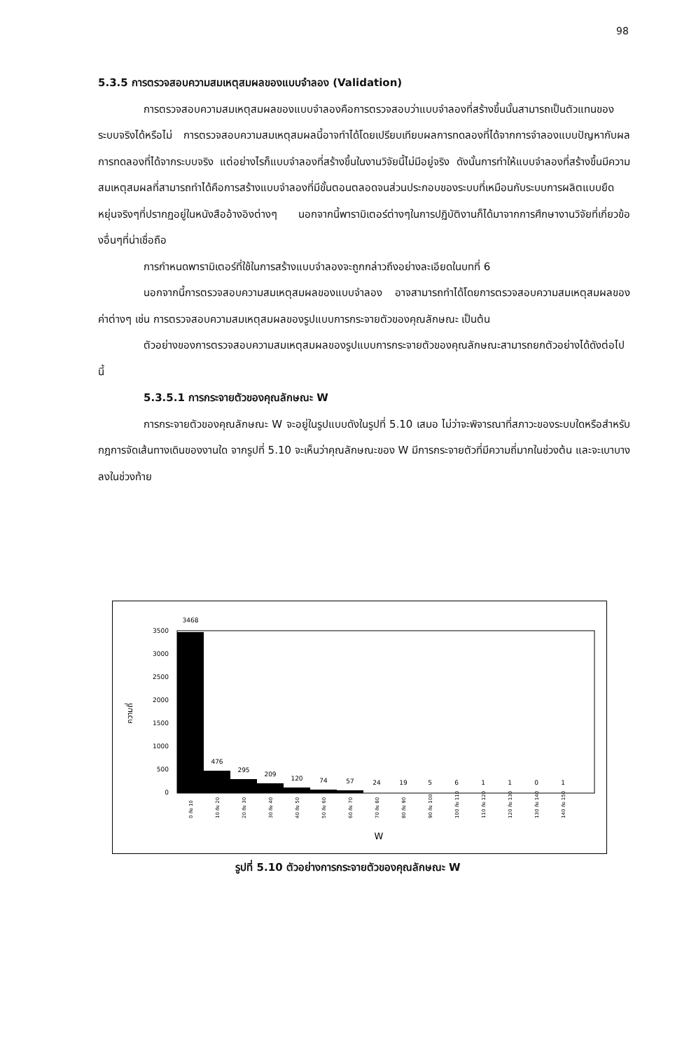98
5.3.5 การตรวจสอบความสมเหตุสมผลของแบบจำลอง (Validation)
การตรวจสอบความสมเหตุสมผลของแบบจำลองคือการตรวจสอบว่าแบบจำลองที่สร้างขึ้นนั้นสามารถเป็นตัวแทนของระบบจริงได้หรือไม่ การตรวจสอบความสมเหตุสมผลนี้อาจทำได้โดยเปรียบเทียบผลการทดลองที่ได้จากการจำลองแบบปัญหากับผลการทดลองที่ได้จากระบบจริง แต่อย่างไรก็แบบจำลองที่สร้างขึ้นในงานวิจัยนี้ไม่มีอยู่จริง ดังนั้นการทำให้แบบจำลองที่สร้างขึ้นมีความสมเหตุสมผลที่สามารถทำได้คือการสร้างแบบจำลองที่มีขั้นตอนตลอดจนส่วนประกอบของระบบที่เหมือนกับระบบการผลิตแบบยืดหยุ่นจริงๆที่ปรากฏอยู่ในหนังสืออ้างอิงต่างๆ นอกจากนี้พารามิเตอร์ต่างๆในการปฏิบัติงานก็ได้มาจากการศึกษางานวิจัยที่เกี่ยวข้องอื่นๆที่น่าเชื่อถือ
การกำหนดพารามิเตอร์ที่ใช้ในการสร้างแบบจำลองจะถูกกล่าวถึงอย่างละเอียดในบทที่ 6
นอกจากนี้การตรวจสอบความสมเหตุสมผลของแบบจำลอง อาจสามารถทำได้โดยการตรวจสอบความสมเหตุสมผลของค่าต่างๆ เช่น การตรวจสอบความสมเหตุสมผลของรูปแบบการกระจายตัวของคุณลักษณะ เป็นต้น
ตัวอย่างของการตรวจสอบความสมเหตุสมผลของรูปแบบการกระจายตัวของคุณลักษณะสามารถยกตัวอย่างได้ดังต่อไปนี้
5.3.5.1 การกระจายตัวของคุณลักษณะ W
การกระจายตัวของคุณลักษณะ W จะอยู่ในรูปแบบดังในรูปที่ 5.10 เสมอ ไม่ว่าจะพิจารณาที่สภาวะของระบบใดหรือสำหรับกฎการจัดเส้นทางเดินของงานใด จากรูปที่ 5.10 จะเห็นว่าคุณลักษณะของ W มีการกระจายตัวที่มีความถี่มากในช่วงต้น และจะเบาบางลงในช่วงท้าย
ความถี่
3500
3000
2500
2000
1500
1000
500
0
3468
476
295
209
120
74
57
24
19
5
6
1
1
0
1
W
0 ถึง 10
10 ถึง 20
20 ถึง 30
30 ถึง 40
40 ถึง 50
50 ถึง 60
60 ถึง 70
70 ถึง 80
80 ถึง 90
90 ถึง 100
100 ถึง 110
110 ถึง 120
120 ถึง 130
130 ถึง 140
140 ถึง 150
รูปที่ 5.10 ตัวอย่างการกระจายตัวของคุณลักษณะ W